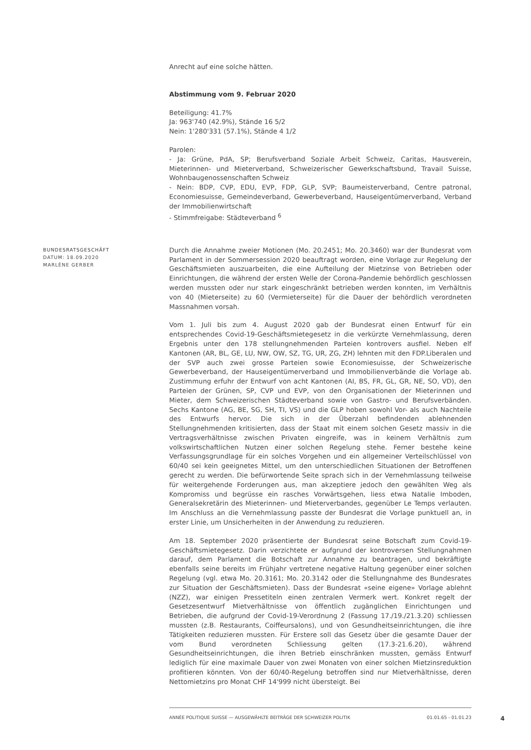Anrecht auf eine solche hätten.
Abstimmung vom 9. Februar 2020
Beteiligung: 41.7%
Ja: 963'740 (42.9%), Stände 16 5/2
Nein: 1'280'331 (57.1%), Stände 4 1/2
Parolen:
- Ja: Grüne, PdA, SP; Berufsverband Soziale Arbeit Schweiz, Caritas, Hausverein, Mieterinnen- und Mieterverband, Schweizerischer Gewerkschaftsbund, Travail Suisse, Wohnbaugenossenschaften Schweiz
- Nein: BDP, CVP, EDU, EVP, FDP, GLP, SVP; Baumeisterverband, Centre patronal, Economiesuisse, Gemeindeverband, Gewerbeverband, Hauseigentümerverband, Verband der Immobilienwirtschaft
- Stimmfreigabe: Städteverband <sup>6</sup>
BUNDESRATSGESCHÄFT
DATUM: 18.09.2020
MARLÈNE GERBER
Durch die Annahme zweier Motionen (Mo. 20.2451; Mo. 20.3460) war der Bundesrat vom Parlament in der Sommersession 2020 beauftragt worden, eine Vorlage zur Regelung der Geschäftsmieten auszuarbeiten, die eine Aufteilung der Mietzinse von Betrieben oder Einrichtungen, die während der ersten Welle der Corona-Pandemie behördlich geschlossen werden mussten oder nur stark eingeschränkt betrieben werden konnten, im Verhältnis von 40 (Mieterseite) zu 60 (Vermieterseite) für die Dauer der behördlich verordneten Massnahmen vorsah.
Vom 1. Juli bis zum 4. August 2020 gab der Bundesrat einen Entwurf für ein entsprechendes Covid-19-Geschäftsmietegesetz in die verkürzte Vernehmlassung, deren Ergebnis unter den 178 stellungnehmenden Parteien kontrovers ausfiel. Neben elf Kantonen (AR, BL, GE, LU, NW, OW, SZ, TG, UR, ZG, ZH) lehnten mit den FDP.Liberalen und der SVP auch zwei grosse Parteien sowie Economiesuisse, der Schweizerische Gewerbeverband, der Hauseigentümerverband und Immobilienverbände die Vorlage ab. Zustimmung erfuhr der Entwurf von acht Kantonen (AI, BS, FR, GL, GR, NE, SO, VD), den Parteien der Grünen, SP, CVP und EVP, von den Organisationen der Mieterinnen und Mieter, dem Schweizerischen Städteverband sowie von Gastro- und Berufsverbänden. Sechs Kantone (AG, BE, SG, SH, TI, VS) und die GLP hoben sowohl Vor- als auch Nachteile des Entwurfs hervor. Die sich in der Überzahl befindenden ablehnenden Stellungnehmenden kritisierten, dass der Staat mit einem solchen Gesetz massiv in die Vertragsverhältnisse zwischen Privaten eingreife, was in keinem Verhältnis zum volkswirtschaftlichen Nutzen einer solchen Regelung stehe. Ferner bestehe keine Verfassungsgrundlage für ein solches Vorgehen und ein allgemeiner Verteilschlüssel von 60/40 sei kein geeignetes Mittel, um den unterschiedlichen Situationen der Betroffenen gerecht zu werden. Die befürwortende Seite sprach sich in der Vernehmlassung teilweise für weitergehende Forderungen aus, man akzeptiere jedoch den gewählten Weg als Kompromiss und begrüsse ein rasches Vorwärtsgehen, liess etwa Natalie Imboden, Generalsekretärin des Mieterinnen- und Mieterverbandes, gegenüber Le Temps verlauten. Im Anschluss an die Vernehmlassung passte der Bundesrat die Vorlage punktuell an, in erster Linie, um Unsicherheiten in der Anwendung zu reduzieren.
Am 18. September 2020 präsentierte der Bundesrat seine Botschaft zum Covid-19-Geschäftsmietegesetz. Darin verzichtete er aufgrund der kontroversen Stellungnahmen darauf, dem Parlament die Botschaft zur Annahme zu beantragen, und bekräftigte ebenfalls seine bereits im Frühjahr vertretene negative Haltung gegenüber einer solchen Regelung (vgl. etwa Mo. 20.3161; Mo. 20.3142 oder die Stellungnahme des Bundesrates zur Situation der Geschäftsmieten). Dass der Bundesrat «seine eigene» Vorlage ablehnt (NZZ), war einigen Pressetiteln einen zentralen Vermerk wert. Konkret regelt der Gesetzesentwurf Mietverhältnisse von öffentlich zugänglichen Einrichtungen und Betrieben, die aufgrund der Covid-19-Verordnung 2 (Fassung 17./19./21.3.20) schliessen mussten (z.B. Restaurants, Coiffeursalons), und von Gesundheitseinrichtungen, die ihre Tätigkeiten reduzieren mussten. Für Erstere soll das Gesetz über die gesamte Dauer der vom Bund verordneten Schliessung gelten (17.3-21.6.20), während Gesundheitseinrichtungen, die ihren Betrieb einschränken mussten, gemäss Entwurf lediglich für eine maximale Dauer von zwei Monaten von einer solchen Mietzinsreduktion profitieren könnten. Von der 60/40-Regelung betroffen sind nur Mietverhältnisse, deren Nettomietzins pro Monat CHF 14'999 nicht übersteigt. Bei
ANNÉE POLITIQUE SUISSE — AUSGEWÄHLTE BEITRÄGE DER SCHWEIZER POLITIK 01.01.65 - 01.01.23
4